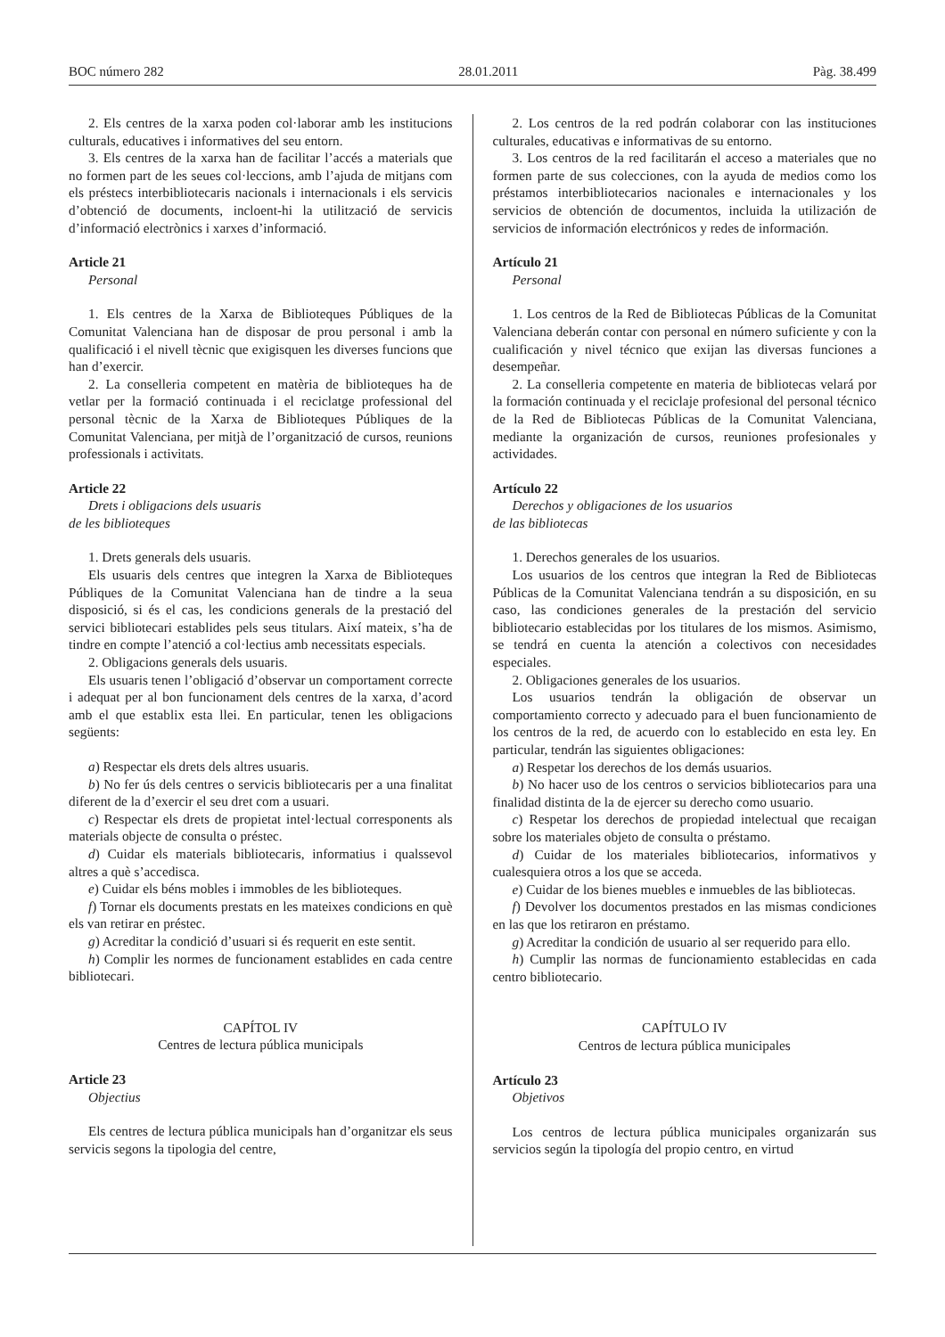BOC número 282 28.01.2011 Pàg. 38.499
2. Els centres de la xarxa poden col·laborar amb les institucions culturals, educatives i informatives del seu entorn.
3. Els centres de la xarxa han de facilitar l’accés a materials que no formen part de les seues col·leccions, amb l’ajuda de mitjans com els préstecs interbibliotecaris nacionals i internacionals i els servicis d’obtenció de documents, incloent-hi la utilització de servicis d’informació electrònics i xarxes d’informació.
Article 21
Personal
1. Els centres de la Xarxa de Biblioteques Públiques de la Comunitat Valenciana han de disposar de prou personal i amb la qualificació i el nivell tècnic que exigisquen les diverses funcions que han d’exercir.
2. La conselleria competent en matèria de biblioteques ha de vetlar per la formació continuada i el reciclatge professional del personal tècnic de la Xarxa de Biblioteques Públiques de la Comunitat Valenciana, per mitjà de l’organització de cursos, reunions professionals i activitats.
Article 22
Drets i obligacions dels usuaris
de les biblioteques
1. Drets generals dels usuaris.
Els usuaris dels centres que integren la Xarxa de Biblioteques Públiques de la Comunitat Valenciana han de tindre a la seua disposició, si és el cas, les condicions generals de la prestació del servici bibliotecari establides pels seus titulars. Així mateix, s’ha de tindre en compte l’atenció a col·lectius amb necessitats especials.
2. Obligacions generals dels usuaris.
Els usuaris tenen l’obligació d’observar un comportament correcte i adequat per al bon funcionament dels centres de la xarxa, d’acord amb el que establix esta llei. En particular, tenen les obligacions següents:
a) Respectar els drets dels altres usuaris.
b) No fer ús dels centres o servicis bibliotecaris per a una finalitat diferent de la d’exercir el seu dret com a usuari.
c) Respectar els drets de propietat intel·lectual corresponents als materials objecte de consulta o préstec.
d) Cuidar els materials bibliotecaris, informatius i qualssevol altres a què s’accedisca.
e) Cuidar els béns mobles i immobles de les biblioteques.
f) Tornar els documents prestats en les mateixes condicions en què els van retirar en préstec.
g) Acreditar la condició d’usuari si és requerit en este sentit.
h) Complir les normes de funcionament establides en cada centre bibliotecari.
CAPÍTOL IV
Centres de lectura pública municipals
Article 23
Objectius
Els centres de lectura pública municipals han d’organitzar els seus servicis segons la tipologia del centre,
2. Los centros de la red podrán colaborar con las instituciones culturales, educativas e informativas de su entorno.
3. Los centros de la red facilitarán el acceso a materiales que no formen parte de sus colecciones, con la ayuda de medios como los préstamos interbibliotecarios nacionales e internacionales y los servicios de obtención de documentos, incluida la utilización de servicios de información electrónicos y redes de información.
Artículo 21
Personal
1. Los centros de la Red de Bibliotecas Públicas de la Comunitat Valenciana deberán contar con personal en número suficiente y con la cualificación y nivel técnico que exijan las diversas funciones a desempeñar.
2. La conselleria competente en materia de bibliotecas velará por la formación continuada y el reciclaje profesional del personal técnico de la Red de Bibliotecas Públicas de la Comunitat Valenciana, mediante la organización de cursos, reuniones profesionales y actividades.
Artículo 22
Derechos y obligaciones de los usuarios
de las bibliotecas
1. Derechos generales de los usuarios.
Los usuarios de los centros que integran la Red de Bibliotecas Públicas de la Comunitat Valenciana tendrán a su disposición, en su caso, las condiciones generales de la prestación del servicio bibliotecario establecidas por los titulares de los mismos. Asimismo, se tendrá en cuenta la atención a colectivos con necesidades especiales.
2. Obligaciones generales de los usuarios.
Los usuarios tendrán la obligación de observar un comportamiento correcto y adecuado para el buen funcionamiento de los centros de la red, de acuerdo con lo establecido en esta ley. En particular, tendrán las siguientes obligaciones:
a) Respetar los derechos de los demás usuarios.
b) No hacer uso de los centros o servicios bibliotecarios para una finalidad distinta de la de ejercer su derecho como usuario.
c) Respetar los derechos de propiedad intelectual que recaigan sobre los materiales objeto de consulta o préstamo.
d) Cuidar de los materiales bibliotecarios, informativos y cualesquiera otros a los que se acceda.
e) Cuidar de los bienes muebles e inmuebles de las bibliotecas.
f) Devolver los documentos prestados en las mismas condiciones en las que los retiraron en préstamo.
g) Acreditar la condición de usuario al ser requerido para ello.
h) Cumplir las normas de funcionamiento establecidas en cada centro bibliotecario.
CAPÍTULO IV
Centros de lectura pública municipales
Artículo 23
Objetivos
Los centros de lectura pública municipales organizarán sus servicios según la tipología del propio centro, en virtud